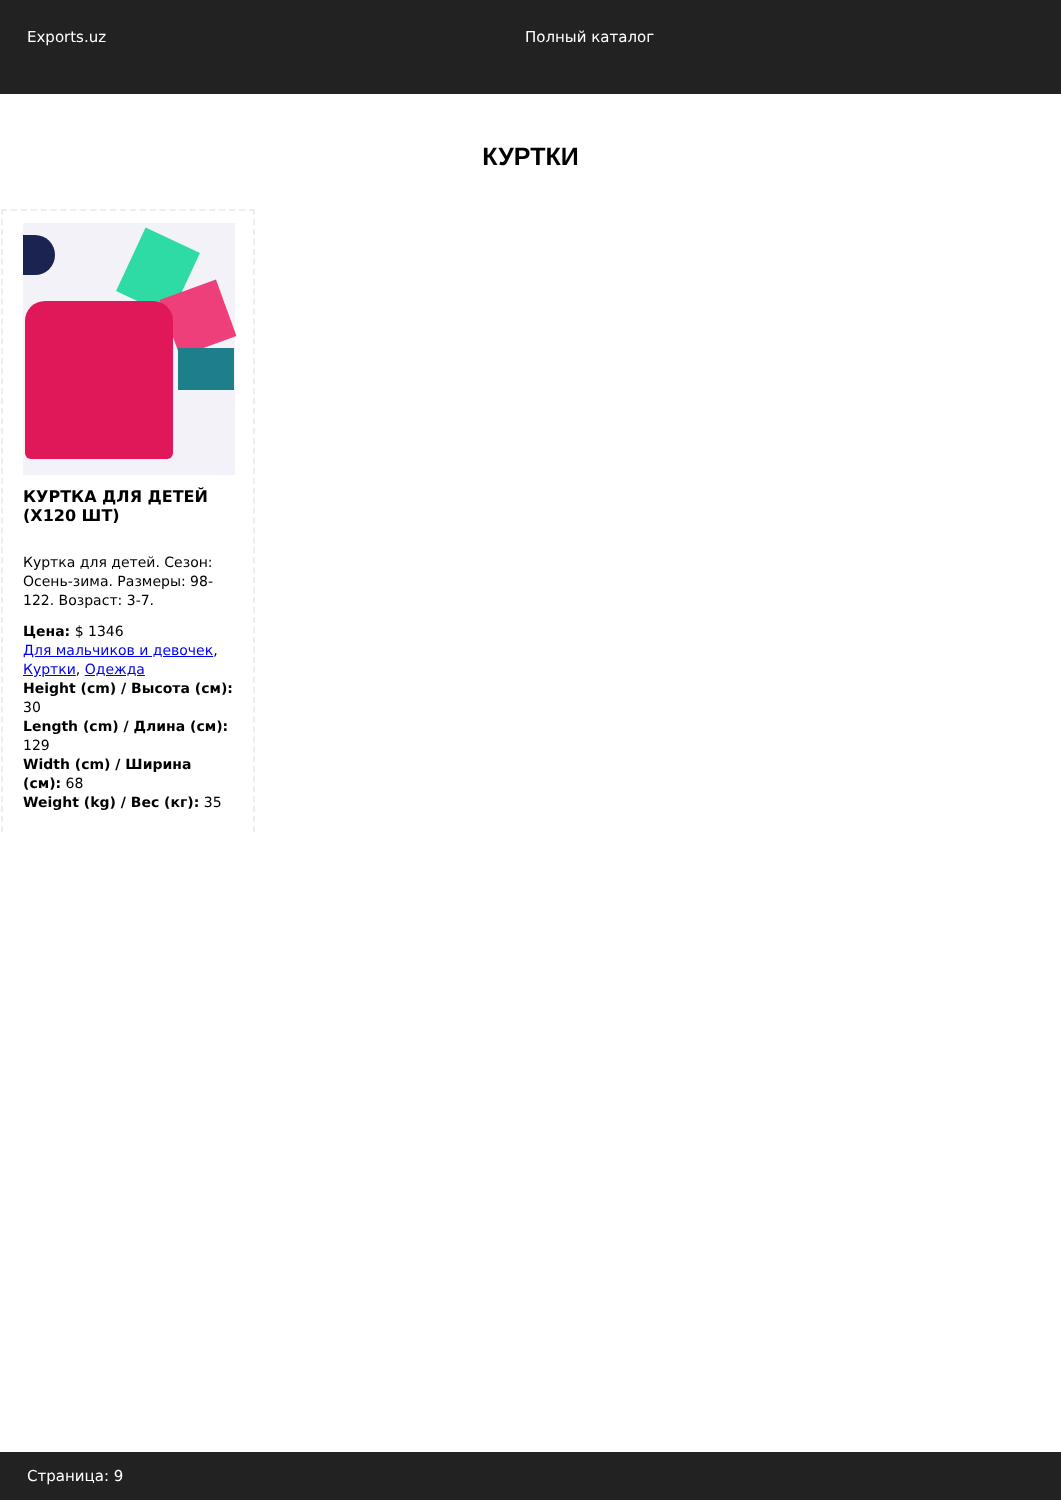Exports.uz Полный каталог
КУРТКИ
КУРТКА ДЛЯ ДЕТЕЙ (X120 ШТ)
Куртка для детей. Сезон: Осень-зима. Размеры: 98-122. Возраст: 3-7.
Цена: $ 1346
Для мальчиков и девочек, Куртки, Одежда
Height (cm) / Высота (см): 30
Length (cm) / Длина (см): 129
Width (cm) / Ширина (см): 68
Weight (kg) / Вес (кг): 35
Страница: 9